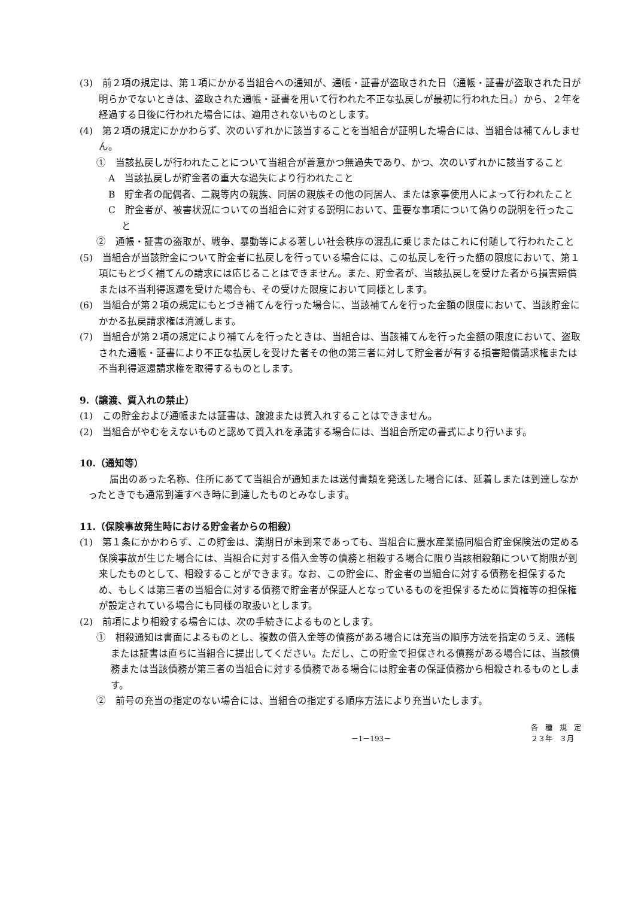(3)　前２項の規定は、第１項にかかる当組合への通知が、通帳・証書が盗取された日（通帳・証書が盗取された日が明らかでないときは、盗取された通帳・証書を用いて行われた不正な払戻しが最初に行われた日。）から、２年を経過する日後に行われた場合には、適用されないものとします。
(4)　第２項の規定にかかわらず、次のいずれかに該当することを当組合が証明した場合には、当組合は補てんしません。
①　当該払戻しが行われたことについて当組合が善意かつ無過失であり、かつ、次のいずれかに該当すること
A　当該払戻しが貯金者の重大な過失により行われたこと
B　貯金者の配偶者、二親等内の親族、同居の親族その他の同居人、または家事使用人によって行われたこと
C　貯金者が、被害状況についての当組合に対する説明において、重要な事項について偽りの説明を行ったこと
②　通帳・証書の盗取が、戦争、暴動等による著しい社会秩序の混乱に乗じまたはこれに付随して行われたこと
(5)　当組合が当該貯金について貯金者に払戻しを行っている場合には、この払戻しを行った額の限度において、第１項にもとづく補てんの請求には応じることはできません。また、貯金者が、当該払戻しを受けた者から損害賠償または不当利得返還を受けた場合も、その受けた限度において同様とします。
(6)　当組合が第２項の規定にもとづき補てんを行った場合に、当該補てんを行った金額の限度において、当該貯金にかかる払戻請求権は消滅します。
(7)　当組合が第２項の規定により補てんを行ったときは、当組合は、当該補てんを行った金額の限度において、盗取された通帳・証書により不正な払戻しを受けた者その他の第三者に対して貯金者が有する損害賠償請求権または不当利得返還請求権を取得するものとします。
9.（譲渡、質入れの禁止）
(1)　この貯金および通帳または証書は、譲渡または質入れすることはできません。
(2)　当組合がやむをえないものと認めて質入れを承諾する場合には、当組合所定の書式により行います。
10.（通知等）
届出のあった名称、住所にあてて当組合が通知または送付書類を発送した場合には、延着しまたは到達しなかったときでも通常到達すべき時に到達したものとみなします。
11.（保険事故発生時における貯金者からの相殺）
(1)　第１条にかかわらず、この貯金は、満期日が未到来であっても、当組合に農水産業協同組合貯金保険法の定める保険事故が生じた場合には、当組合に対する借入金等の債務と相殺する場合に限り当該相殺額について期限が到来したものとして、相殺することができます。なお、この貯金に、貯金者の当組合に対する債務を担保するため、もしくは第三者の当組合に対する債務で貯金者が保証人となっているものを担保するために質権等の担保権が設定されている場合にも同様の取扱いとします。
(2)　前項により相殺する場合には、次の手続きによるものとします。
①　相殺通知は書面によるものとし、複数の借入金等の債務がある場合には充当の順序方法を指定のうえ、通帳または証書は直ちに当組合に提出してください。ただし、この貯金で担保される債務がある場合には、当該債務または当該債務が第三者の当組合に対する債務である場合には貯金者の保証債務から相殺されるものとします。
②　前号の充当の指定のない場合には、当組合の指定する順序方法により充当いたします。
－1－193－ 各　種　規　定
２３年　３月